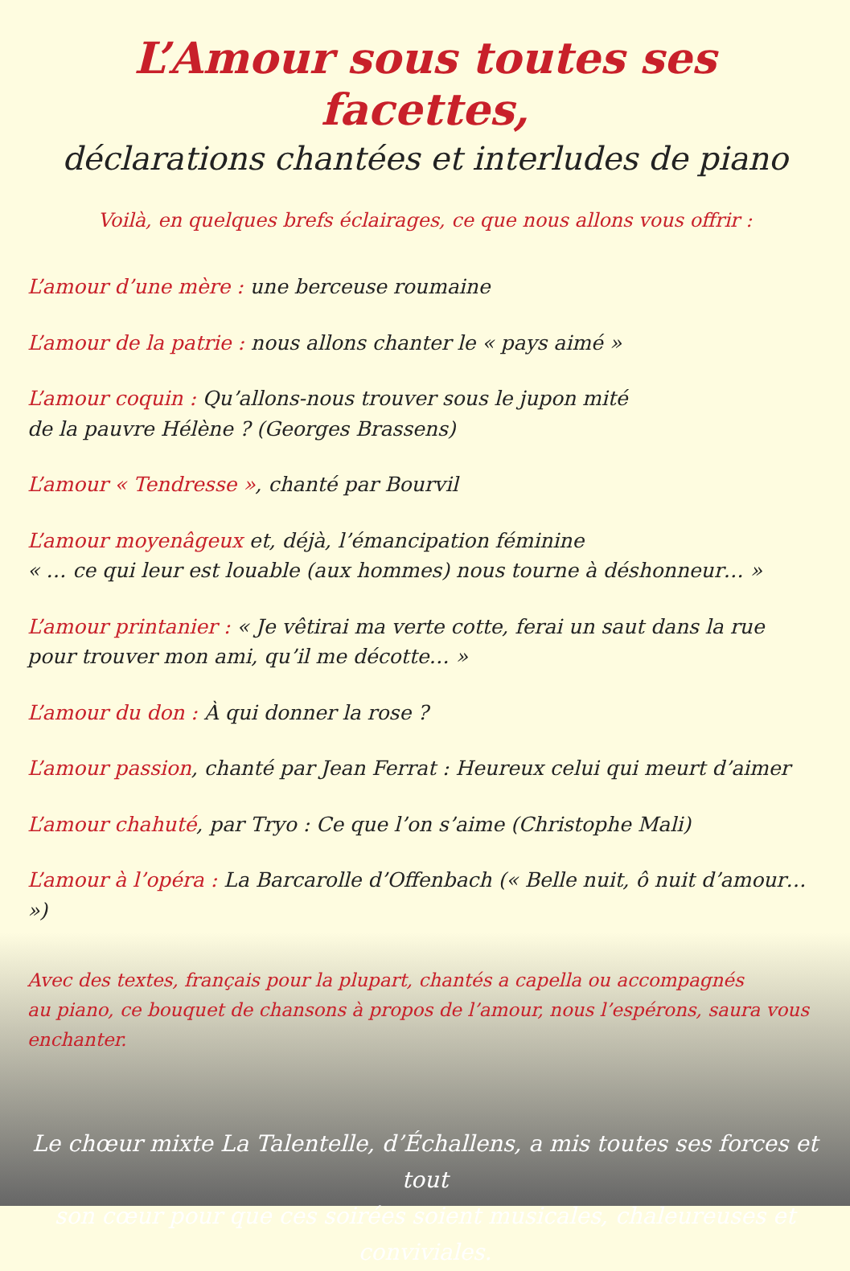L’Amour sous toutes ses facettes,
déclarations chantées et interludes de piano
Voilà, en quelques brefs éclairages, ce que nous allons vous offrir :
L’amour d’une mère : une berceuse roumaine
L’amour de la patrie : nous allons chanter le « pays aimé »
L’amour coquin : Qu’allons-nous trouver sous le jupon mité
de la pauvre Hélène ? (Georges Brassens)
L’amour « Tendresse », chanté par Bourvil
L’amour moyenâgeux et, déjà, l’émancipation féminine
« … ce qui leur est louable (aux hommes) nous tourne à déshonneur… »
L’amour printanier : « Je vêtirai ma verte cotte, ferai un saut dans la rue
pour trouver mon ami, qu’il me décotte… »
L’amour du don : À qui donner la rose ?
L’amour passion, chanté par Jean Ferrat : Heureux celui qui meurt d’aimer
L’amour chahuté, par Tryo : Ce que l’on s’aime (Christophe Mali)
L’amour à l’opéra : La Barcarolle d’Offenbach (« Belle nuit, ô nuit d’amour… »)
Avec des textes, français pour la plupart, chantés a capella ou accompagnés
au piano, ce bouquet de chansons à propos de l’amour, nous l’espérons, saura vous enchanter.
Le chœur mixte La Talentelle, d’Échallens, a mis toutes ses forces et tout
son cœur pour que ces soirées soient musicales, chaleureuses et conviviales.